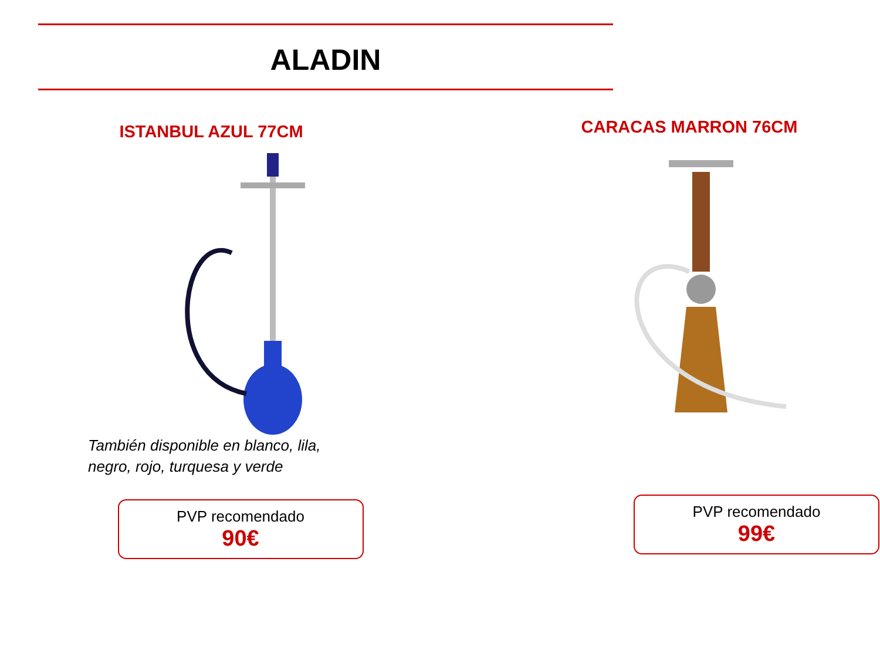ALADIN
ISTANBUL AZUL 77CM
También disponible en blanco, lila,
negro, rojo, turquesa y verde
PVP recomendado
90€
CARACAS MARRON 76CM
PVP recomendado
99€